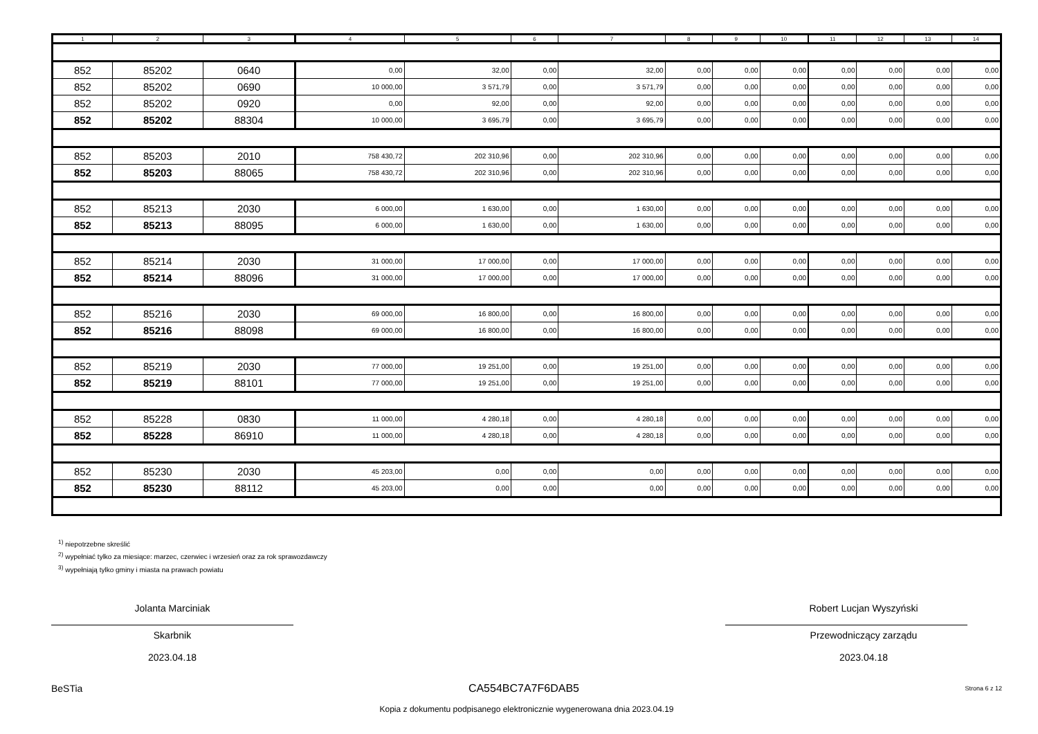| 1 | 2 | 3 | 4 | 5 | 6 | 7 | 8 | 9 | 10 | 11 | 12 | 13 | 14 |
| --- | --- | --- | --- | --- | --- | --- | --- | --- | --- | --- | --- | --- | --- |
| 852 | 85202 | 0640 | 0,00 | 32,00 | 0,00 | 32,00 | 0,00 | 0,00 | 0,00 | 0,00 | 0,00 | 0,00 | 0,00 |
| 852 | 85202 | 0690 | 10 000,00 | 3 571,79 | 0,00 | 3 571,79 | 0,00 | 0,00 | 0,00 | 0,00 | 0,00 | 0,00 | 0,00 |
| 852 | 85202 | 0920 | 0,00 | 92,00 | 0,00 | 92,00 | 0,00 | 0,00 | 0,00 | 0,00 | 0,00 | 0,00 | 0,00 |
| 852 | 85202 | 88304 | 10 000,00 | 3 695,79 | 0,00 | 3 695,79 | 0,00 | 0,00 | 0,00 | 0,00 | 0,00 | 0,00 | 0,00 |
| 852 | 85203 | 2010 | 758 430,72 | 202 310,96 | 0,00 | 202 310,96 | 0,00 | 0,00 | 0,00 | 0,00 | 0,00 | 0,00 | 0,00 |
| 852 | 85203 | 88065 | 758 430,72 | 202 310,96 | 0,00 | 202 310,96 | 0,00 | 0,00 | 0,00 | 0,00 | 0,00 | 0,00 | 0,00 |
| 852 | 85213 | 2030 | 6 000,00 | 1 630,00 | 0,00 | 1 630,00 | 0,00 | 0,00 | 0,00 | 0,00 | 0,00 | 0,00 | 0,00 |
| 852 | 85213 | 88095 | 6 000,00 | 1 630,00 | 0,00 | 1 630,00 | 0,00 | 0,00 | 0,00 | 0,00 | 0,00 | 0,00 | 0,00 |
| 852 | 85214 | 2030 | 31 000,00 | 17 000,00 | 0,00 | 17 000,00 | 0,00 | 0,00 | 0,00 | 0,00 | 0,00 | 0,00 | 0,00 |
| 852 | 85214 | 88096 | 31 000,00 | 17 000,00 | 0,00 | 17 000,00 | 0,00 | 0,00 | 0,00 | 0,00 | 0,00 | 0,00 | 0,00 |
| 852 | 85216 | 2030 | 69 000,00 | 16 800,00 | 0,00 | 16 800,00 | 0,00 | 0,00 | 0,00 | 0,00 | 0,00 | 0,00 | 0,00 |
| 852 | 85216 | 88098 | 69 000,00 | 16 800,00 | 0,00 | 16 800,00 | 0,00 | 0,00 | 0,00 | 0,00 | 0,00 | 0,00 | 0,00 |
| 852 | 85219 | 2030 | 77 000,00 | 19 251,00 | 0,00 | 19 251,00 | 0,00 | 0,00 | 0,00 | 0,00 | 0,00 | 0,00 | 0,00 |
| 852 | 85219 | 88101 | 77 000,00 | 19 251,00 | 0,00 | 19 251,00 | 0,00 | 0,00 | 0,00 | 0,00 | 0,00 | 0,00 | 0,00 |
| 852 | 85228 | 0830 | 11 000,00 | 4 280,18 | 0,00 | 4 280,18 | 0,00 | 0,00 | 0,00 | 0,00 | 0,00 | 0,00 | 0,00 |
| 852 | 85228 | 86910 | 11 000,00 | 4 280,18 | 0,00 | 4 280,18 | 0,00 | 0,00 | 0,00 | 0,00 | 0,00 | 0,00 | 0,00 |
| 852 | 85230 | 2030 | 45 203,00 | 0,00 | 0,00 | 0,00 | 0,00 | 0,00 | 0,00 | 0,00 | 0,00 | 0,00 | 0,00 |
| 852 | 85230 | 88112 | 45 203,00 | 0,00 | 0,00 | 0,00 | 0,00 | 0,00 | 0,00 | 0,00 | 0,00 | 0,00 | 0,00 |
<sup>1)</sup> niepotrzebne skreślić
<sup>2)</sup> wypełniać tylko za miesiące: marzec, czerwiec i wrzesień oraz za rok sprawozdawczy
<sup>3)</sup> wypełniają tylko gminy i miasta na prawach powiatu
Jolanta Marciniak
Skarbnik
2023.04.18
Robert Lucjan Wyszyński
Przewodniczący zarządu
2023.04.18
BeSTia CA554BC7A7F6DAB5 Strona 6 z 12
Kopia z dokumentu podpisanego elektronicznie wygenerowana dnia 2023.04.19